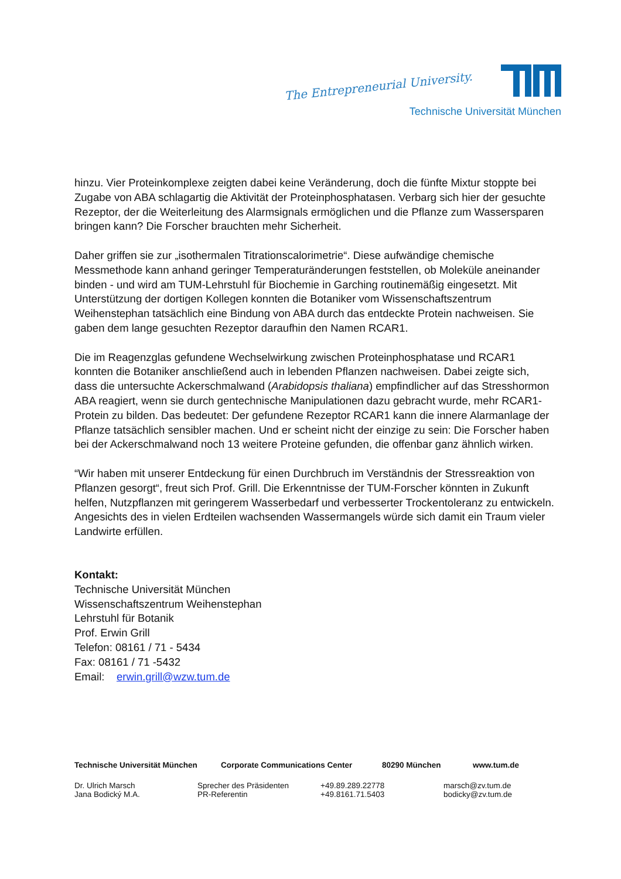The Entrepreneurial University.
Technische Universität München
hinzu. Vier Proteinkomplexe zeigten dabei keine Veränderung, doch die fünfte Mixtur stoppte bei Zugabe von ABA schlagartig die Aktivität der Proteinphosphatasen. Verbarg sich hier der gesuchte Rezeptor, der die Weiterleitung des Alarmsignals ermöglichen und die Pflanze zum Wassersparen bringen kann? Die Forscher brauchten mehr Sicherheit.
Daher griffen sie zur „isothermalen Titrationscalorimetrie“. Diese aufwändige chemische Messmethode kann anhand geringer Temperaturänderungen feststellen, ob Moleküle aneinander binden - und wird am TUM-Lehrstuhl für Biochemie in Garching routinemäßig eingesetzt. Mit Unterstützung der dortigen Kollegen konnten die Botaniker vom Wissenschaftszentrum Weihenstephan tatsächlich eine Bindung von ABA durch das entdeckte Protein nachweisen. Sie gaben dem lange gesuchten Rezeptor daraufhin den Namen RCAR1.
Die im Reagenzglas gefundene Wechselwirkung zwischen Proteinphosphatase und RCAR1 konnten die Botaniker anschließend auch in lebenden Pflanzen nachweisen. Dabei zeigte sich, dass die untersuchte Ackerschmalwand (Arabidopsis thaliana) empfindlicher auf das Stresshormon ABA reagiert, wenn sie durch gentechnische Manipulationen dazu gebracht wurde, mehr RCAR1-Protein zu bilden. Das bedeutet: Der gefundene Rezeptor RCAR1 kann die innere Alarmanlage der Pflanze tatsächlich sensibler machen. Und er scheint nicht der einzige zu sein: Die Forscher haben bei der Ackerschmalwand noch 13 weitere Proteine gefunden, die offenbar ganz ähnlich wirken.
“Wir haben mit unserer Entdeckung für einen Durchbruch im Verständnis der Stressreaktion von Pflanzen gesorgt“, freut sich Prof. Grill. Die Erkenntnisse der TUM-Forscher könnten in Zukunft helfen, Nutzpflanzen mit geringerem Wasserbedarf und verbesserter Trockentoleranz zu entwickeln. Angesichts des in vielen Erdteilen wachsenden Wassermangels würde sich damit ein Traum vieler Landwirte erfüllen.
Kontakt:
Technische Universität München
Wissenschaftszentrum Weihenstephan
Lehrstuhl für Botanik
Prof. Erwin Grill
Telefon: 08161 / 71 - 5434
Fax: 08161 / 71 -5432
Email: erwin.grill@wzw.tum.de
Technische Universität München Corporate Communications Center 80290 München www.tum.de
Dr. Ulrich Marsch Sprecher des Präsidenten +49.89.289.22778 marsch@zv.tum.de
Jana Bodický M.A. PR-Referentin +49.8161.71.5403 bodicky@zv.tum.de